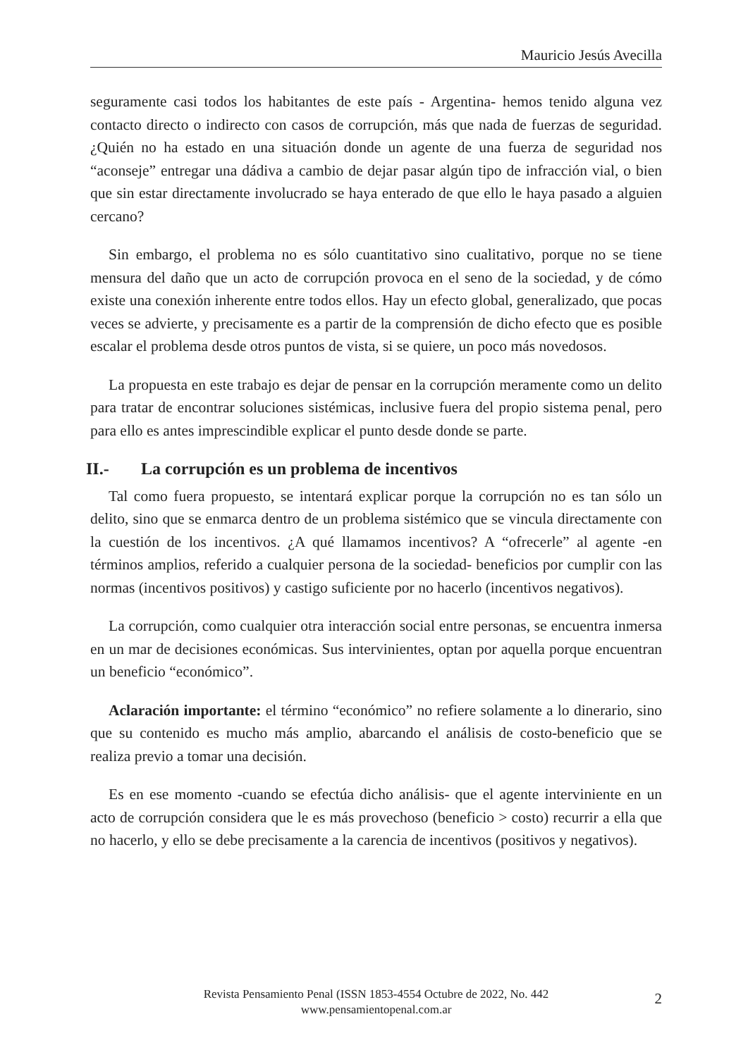Mauricio Jesús Avecilla
seguramente casi todos los habitantes de este país - Argentina- hemos tenido alguna vez contacto directo o indirecto con casos de corrupción, más que nada de fuerzas de seguridad. ¿Quién no ha estado en una situación donde un agente de una fuerza de seguridad nos “aconseje” entregar una dádiva a cambio de dejar pasar algún tipo de infracción vial, o bien que sin estar directamente involucrado se haya enterado de que ello le haya pasado a alguien cercano?
Sin embargo, el problema no es sólo cuantitativo sino cualitativo, porque no se tiene mensura del daño que un acto de corrupción provoca en el seno de la sociedad, y de cómo existe una conexión inherente entre todos ellos. Hay un efecto global, generalizado, que pocas veces se advierte, y precisamente es a partir de la comprensión de dicho efecto que es posible escalar el problema desde otros puntos de vista, si se quiere, un poco más novedosos.
La propuesta en este trabajo es dejar de pensar en la corrupción meramente como un delito para tratar de encontrar soluciones sistémicas, inclusive fuera del propio sistema penal, pero para ello es antes imprescindible explicar el punto desde donde se parte.
II.- La corrupción es un problema de incentivos
Tal como fuera propuesto, se intentará explicar porque la corrupción no es tan sólo un delito, sino que se enmarca dentro de un problema sistémico que se vincula directamente con la cuestión de los incentivos. ¿A qué llamamos incentivos? A “ofrecerle” al agente -en términos amplios, referido a cualquier persona de la sociedad- beneficios por cumplir con las normas (incentivos positivos) y castigo suficiente por no hacerlo (incentivos negativos).
La corrupción, como cualquier otra interacción social entre personas, se encuentra inmersa en un mar de decisiones económicas. Sus intervinientes, optan por aquella porque encuentran un beneficio “económico”.
Aclaración importante: el término “económico” no refiere solamente a lo dinerario, sino que su contenido es mucho más amplio, abarcando el análisis de costo-beneficio que se realiza previo a tomar una decisión.
Es en ese momento -cuando se efectúa dicho análisis- que el agente interviniente en un acto de corrupción considera que le es más provechoso (beneficio > costo) recurrir a ella que no hacerlo, y ello se debe precisamente a la carencia de incentivos (positivos y negativos).
Revista Pensamiento Penal (ISSN 1853-4554 Octubre de 2022, No. 442
www.pensamientopenal.com.ar
2